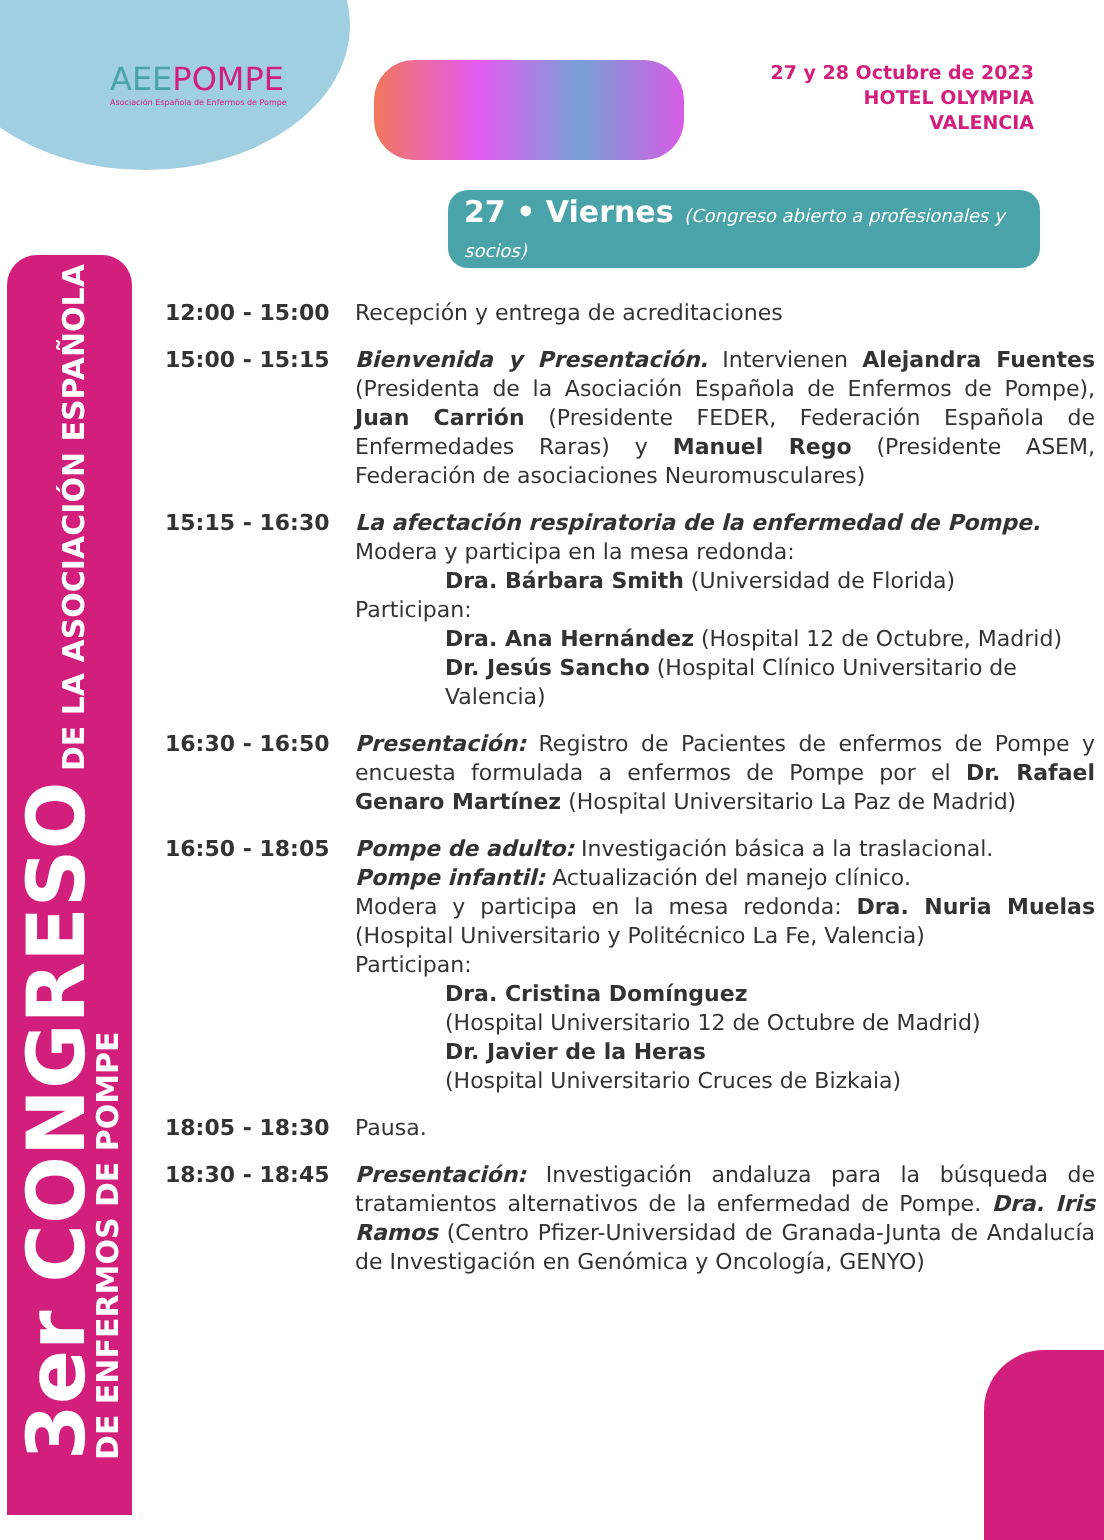3er CONGRESO DE LA ASOCIACIÓN ESPAÑOLA
DE ENFERMOS DE POMPE
AEEPOMPE
Asociación Española de Enfermos de Pompe
27 y 28 Octubre de 2023
HOTEL OLYMPIA
VALENCIA
27 • Viernes (Congreso abierto a profesionales y socios)
12:00 - 15:00 Recepción y entrega de acreditaciones
15:00 - 15:15 Bienvenida y Presentación. Intervienen Alejandra Fuentes (Presidenta de la Asociación Española de Enfermos de Pompe), Juan Carrión (Presidente FEDER, Federación Española de Enfermedades Raras) y Manuel Rego (Presidente ASEM, Federación de asociaciones Neuromusculares)
15:15 - 16:30 La afectación respiratoria de la enfermedad de Pompe.
Modera y participa en la mesa redonda:
Dra. Bárbara Smith (Universidad de Florida)
Participan:
Dra. Ana Hernández (Hospital 12 de Octubre, Madrid)
Dr. Jesús Sancho (Hospital Clínico Universitario de Valencia)
16:30 - 16:50 Presentación: Registro de Pacientes de enfermos de Pompe y encuesta formulada a enfermos de Pompe por el Dr. Rafael Genaro Martínez (Hospital Universitario La Paz de Madrid)
16:50 - 18:05 Pompe de adulto: Investigación básica a la traslacional.
Pompe infantil: Actualización del manejo clínico.
Modera y participa en la mesa redonda: Dra. Nuria Muelas (Hospital Universitario y Politécnico La Fe, Valencia)
Participan:
Dra. Cristina Domínguez
(Hospital Universitario 12 de Octubre de Madrid)
Dr. Javier de la Heras
(Hospital Universitario Cruces de Bizkaia)
18:05 - 18:30 Pausa.
18:30 - 18:45 Presentación: Investigación andaluza para la búsqueda de tratamientos alternativos de la enfermedad de Pompe. Dra. Iris Ramos (Centro Pfizer-Universidad de Granada-Junta de Andalucía de Investigación en Genómica y Oncología, GENYO)